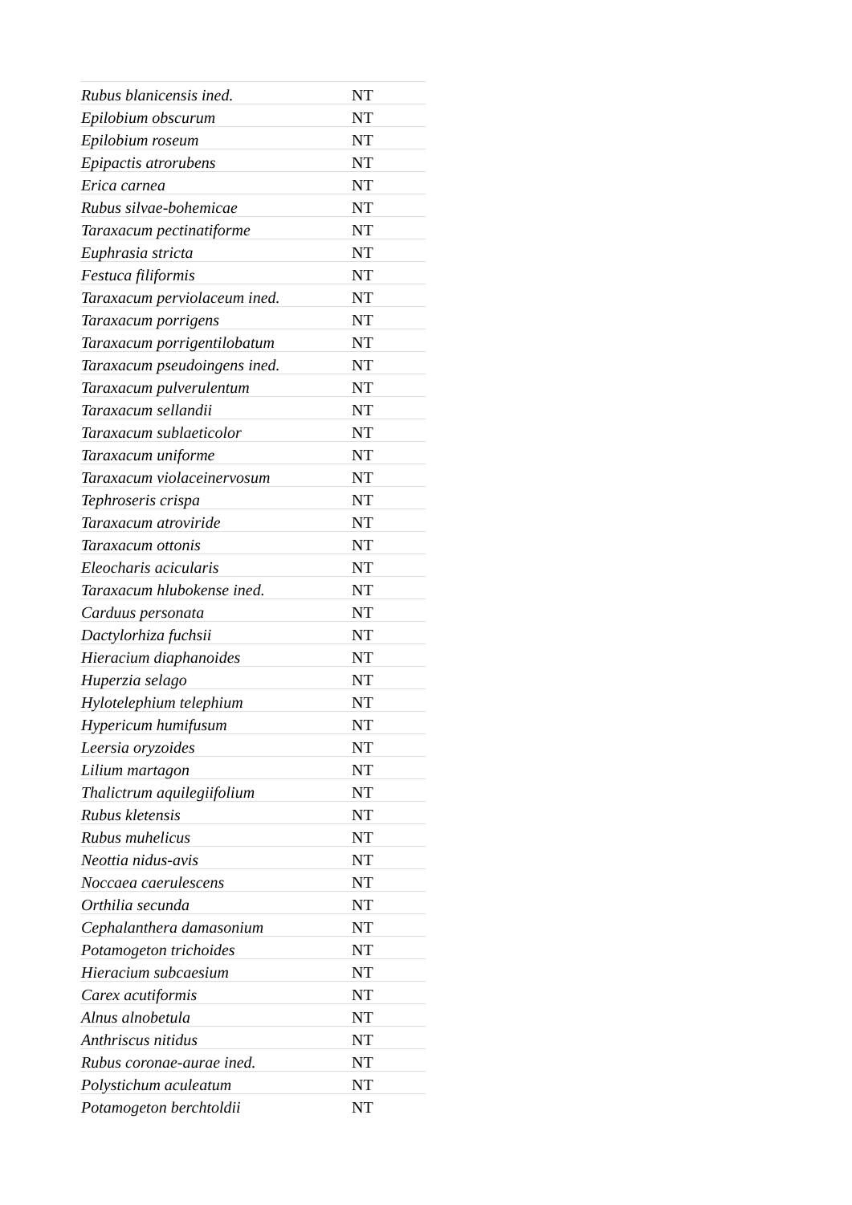| Rubus blanicensis ined. | NT |
| Epilobium obscurum | NT |
| Epilobium roseum | NT |
| Epipactis atrorubens | NT |
| Erica carnea | NT |
| Rubus silvae-bohemicae | NT |
| Taraxacum pectinatiforme | NT |
| Euphrasia stricta | NT |
| Festuca filiformis | NT |
| Taraxacum perviolaceum ined. | NT |
| Taraxacum porrigens | NT |
| Taraxacum porrigentilobatum | NT |
| Taraxacum pseudoingens ined. | NT |
| Taraxacum pulverulentum | NT |
| Taraxacum sellandii | NT |
| Taraxacum sublaeticolor | NT |
| Taraxacum uniforme | NT |
| Taraxacum violaceinervosum | NT |
| Tephroseris crispa | NT |
| Taraxacum atroviride | NT |
| Taraxacum ottonis | NT |
| Eleocharis acicularis | NT |
| Taraxacum hlubokense ined. | NT |
| Carduus personata | NT |
| Dactylorhiza fuchsii | NT |
| Hieracium diaphanoides | NT |
| Huperzia selago | NT |
| Hylotelephium telephium | NT |
| Hypericum humifusum | NT |
| Leersia oryzoides | NT |
| Lilium martagon | NT |
| Thalictrum aquilegiifolium | NT |
| Rubus kletensis | NT |
| Rubus muhelicus | NT |
| Neottia nidus-avis | NT |
| Noccaea caerulescens | NT |
| Orthilia secunda | NT |
| Cephalanthera damasonium | NT |
| Potamogeton trichoides | NT |
| Hieracium subcaesium | NT |
| Carex acutiformis | NT |
| Alnus alnobetula | NT |
| Anthriscus nitidus | NT |
| Rubus coronae-aurae ined. | NT |
| Polystichum aculeatum | NT |
| Potamogeton berchtoldii | NT |